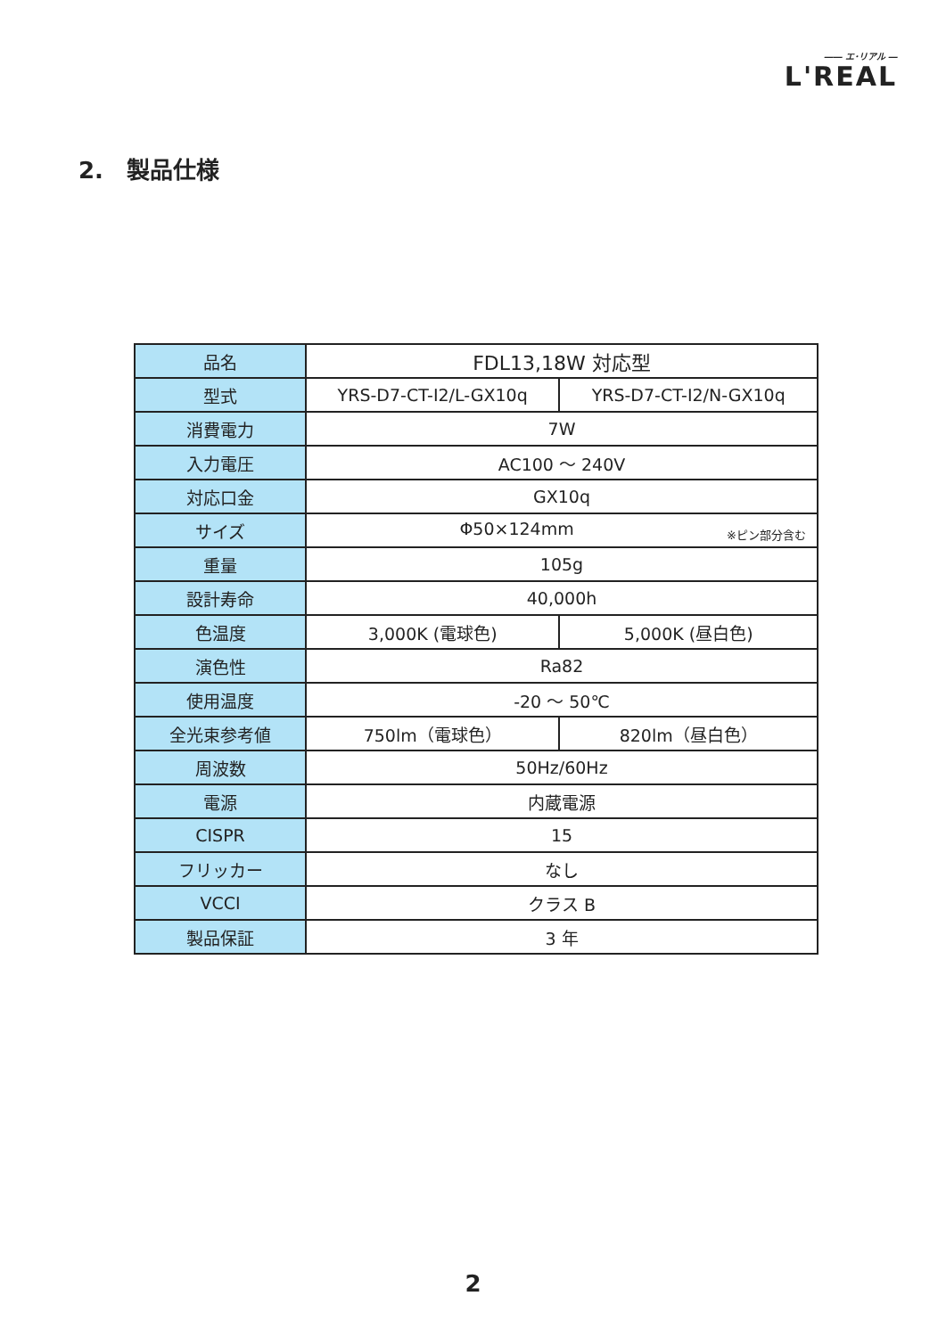―― エ･リアル ―
L'REAL
2.　製品仕様
| 品名 | FDL13,18W 対応型 | |
| 型式 | YRS-D7-CT-I2/L-GX10q | YRS-D7-CT-I2/N-GX10q |
| 消費電力 | 7W | |
| 入力電圧 | AC100 ～ 240V | |
| 対応口金 | GX10q | |
| サイズ | ※ピン部分含む Φ50×124mm | |
| 重量 | 105g | |
| 設計寿命 | 40,000h | |
| 色温度 | 3,000K (電球色) | 5,000K (昼白色) |
| 演色性 | Ra82 | |
| 使用温度 | -20 ～ 50℃ | |
| 全光束参考値 | 750lm（電球色） | 820lm（昼白色） |
| 周波数 | 50Hz/60Hz | |
| 電源 | 内蔵電源 | |
| CISPR | 15 | |
| フリッカー | なし | |
| VCCI | クラス B | |
| 製品保証 | 3 年 | |
2